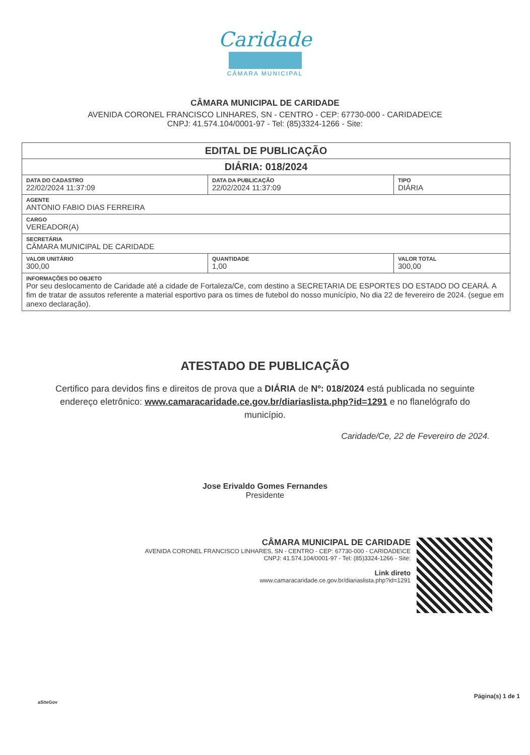Caridade
CÂMARA MUNICIPAL
CÂMARA MUNICIPAL DE CARIDADE
AVENIDA CORONEL FRANCISCO LINHARES, SN - CENTRO - CEP: 67730-000 - CARIDADE\CE
CNPJ: 41.574.104/0001-97 - Tel: (85)3324-1266 - Site:
| EDITAL DE PUBLICAÇÃO | | |
| --- | --- | --- |
| DIÁRIA: 018/2024 | | |
| DATA DO CADASTRO 22/02/2024 11:37:09 | DATA DA PUBLICAÇÃO 22/02/2024 11:37:09 | TIPO DIÁRIA |
| AGENTE ANTONIO FABIO DIAS FERREIRA | | |
| CARGO VEREADOR(A) | | |
| SECRETÁRIA CÂMARA MUNICIPAL DE CARIDADE | | |
| VALOR UNITÁRIO 300,00 | QUANTIDADE 1,00 | VALOR TOTAL 300,00 |
| INFORMAÇÕES DO OBJETO Por seu deslocamento de Caridade até a cidade de Fortaleza/Ce, com destino a SECRETARIA DE ESPORTES DO ESTADO DO CEARÁ. A fim de tratar de assutos referente a material esportivo para os times de futebol do nosso munícípio, No dia 22 de fevereiro de 2024. (segue em anexo declaração). | | |
ATESTADO DE PUBLICAÇÃO
Certifico para devidos fins e direitos de prova que a DIÁRIA de Nº: 018/2024 está publicada no seguinte endereço eletrônico: www.camaracaridade.ce.gov.br/diariaslista.php?id=1291 e no flanelógrafo do município.
Caridade/Ce, 22 de Fevereiro de 2024.
Jose Erivaldo Gomes Fernandes
Presidente
CÂMARA MUNICIPAL DE CARIDADE
AVENIDA CORONEL FRANCISCO LINHARES, SN - CENTRO - CEP: 67730-000 - CARIDADE\CE
CNPJ: 41.574.104/0001-97 - Tel: (85)3324-1266 - Site:
Link direto
www.camaracaridade.ce.gov.br/diariaslista.php?id=1291
aSiteGov
Página(s) 1 de 1